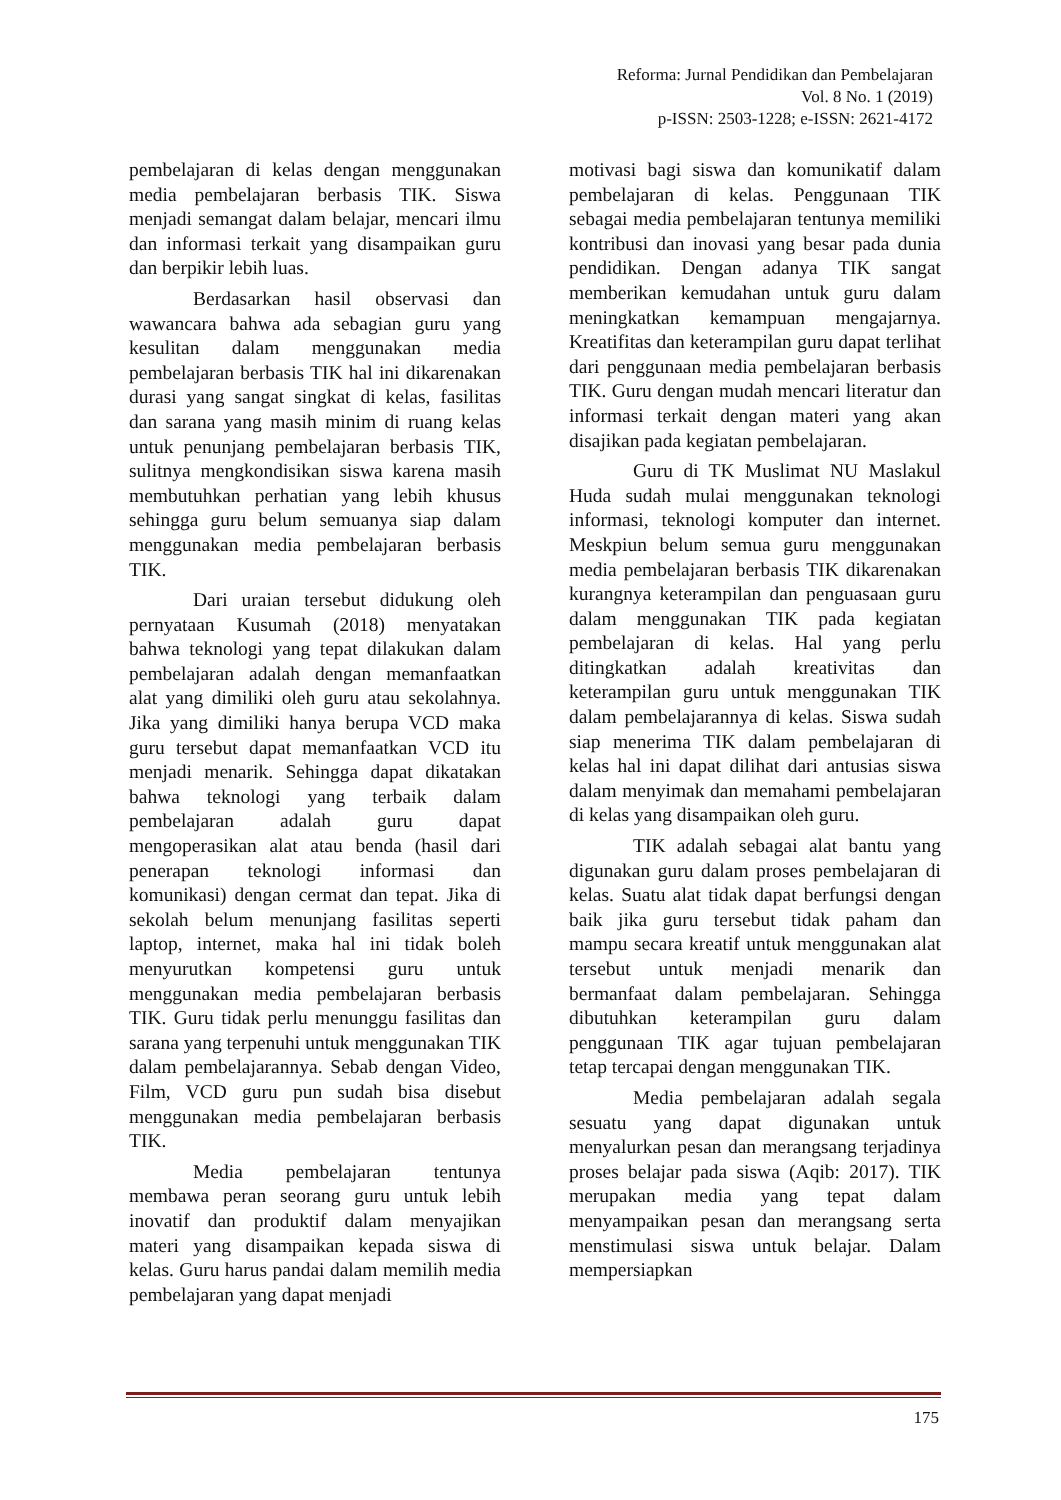Reforma: Jurnal Pendidikan dan Pembelajaran
Vol. 8 No. 1 (2019)
p-ISSN: 2503-1228; e-ISSN: 2621-4172
pembelajaran di kelas dengan menggunakan media pembelajaran berbasis TIK. Siswa menjadi semangat dalam belajar, mencari ilmu dan informasi terkait yang disampaikan guru dan berpikir lebih luas.
Berdasarkan hasil observasi dan wawancara bahwa ada sebagian guru yang kesulitan dalam menggunakan media pembelajaran berbasis TIK hal ini dikarenakan durasi yang sangat singkat di kelas, fasilitas dan sarana yang masih minim di ruang kelas untuk penunjang pembelajaran berbasis TIK, sulitnya mengkondisikan siswa karena masih membutuhkan perhatian yang lebih khusus sehingga guru belum semuanya siap dalam menggunakan media pembelajaran berbasis TIK.
Dari uraian tersebut didukung oleh pernyataan Kusumah (2018) menyatakan bahwa teknologi yang tepat dilakukan dalam pembelajaran adalah dengan memanfaatkan alat yang dimiliki oleh guru atau sekolahnya. Jika yang dimiliki hanya berupa VCD maka guru tersebut dapat memanfaatkan VCD itu menjadi menarik. Sehingga dapat dikatakan bahwa teknologi yang terbaik dalam pembelajaran adalah guru dapat mengoperasikan alat atau benda (hasil dari penerapan teknologi informasi dan komunikasi) dengan cermat dan tepat. Jika di sekolah belum menunjang fasilitas seperti laptop, internet, maka hal ini tidak boleh menyurutkan kompetensi guru untuk menggunakan media pembelajaran berbasis TIK. Guru tidak perlu menunggu fasilitas dan sarana yang terpenuhi untuk menggunakan TIK dalam pembelajarannya. Sebab dengan Video, Film, VCD guru pun sudah bisa disebut menggunakan media pembelajaran berbasis TIK.
Media pembelajaran tentunya membawa peran seorang guru untuk lebih inovatif dan produktif dalam menyajikan materi yang disampaikan kepada siswa di kelas. Guru harus pandai dalam memilih media pembelajaran yang dapat menjadi
motivasi bagi siswa dan komunikatif dalam pembelajaran di kelas. Penggunaan TIK sebagai media pembelajaran tentunya memiliki kontribusi dan inovasi yang besar pada dunia pendidikan. Dengan adanya TIK sangat memberikan kemudahan untuk guru dalam meningkatkan kemampuan mengajarnya. Kreatifitas dan keterampilan guru dapat terlihat dari penggunaan media pembelajaran berbasis TIK. Guru dengan mudah mencari literatur dan informasi terkait dengan materi yang akan disajikan pada kegiatan pembelajaran.
Guru di TK Muslimat NU Maslakul Huda sudah mulai menggunakan teknologi informasi, teknologi komputer dan internet. Meskpiun belum semua guru menggunakan media pembelajaran berbasis TIK dikarenakan kurangnya keterampilan dan penguasaan guru dalam menggunakan TIK pada kegiatan pembelajaran di kelas. Hal yang perlu ditingkatkan adalah kreativitas dan keterampilan guru untuk menggunakan TIK dalam pembelajarannya di kelas. Siswa sudah siap menerima TIK dalam pembelajaran di kelas hal ini dapat dilihat dari antusias siswa dalam menyimak dan memahami pembelajaran di kelas yang disampaikan oleh guru.
TIK adalah sebagai alat bantu yang digunakan guru dalam proses pembelajaran di kelas. Suatu alat tidak dapat berfungsi dengan baik jika guru tersebut tidak paham dan mampu secara kreatif untuk menggunakan alat tersebut untuk menjadi menarik dan bermanfaat dalam pembelajaran. Sehingga dibutuhkan keterampilan guru dalam penggunaan TIK agar tujuan pembelajaran tetap tercapai dengan menggunakan TIK.
Media pembelajaran adalah segala sesuatu yang dapat digunakan untuk menyalurkan pesan dan merangsang terjadinya proses belajar pada siswa (Aqib: 2017). TIK merupakan media yang tepat dalam menyampaikan pesan dan merangsang serta menstimulasi siswa untuk belajar. Dalam mempersiapkan
175